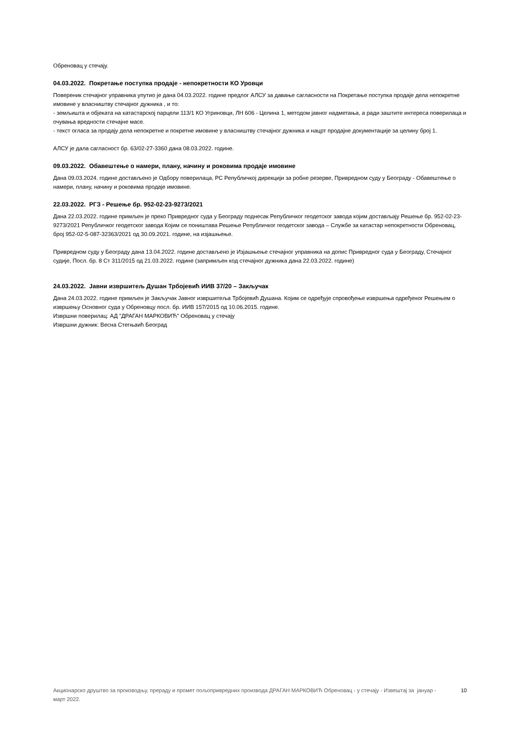Обреновац у стечају.
04.03.2022. Покретање поступка продаје - непокретности КО Уровци
Повереник стечајног управника упутио је дана 04.03.2022. године предлог АЛСУ за давање сагласности на Покретање поступка продаје дела непокретне имовине у власништву стечајног дужника , и то:
- земљишта и објеката на катастарској парцели 113/1 КО Угриновци, ЛН 606 - Целина 1, методом јавног надметања, а ради заштите интереса поверилаца и очувања вредности стечајне масе.
- текст огласа за продају дела непокретне и покретне имовине у власништву стечајног дужника и нацрт продајне документације за целину број 1.
АЛСУ је дала сагласност бр. 63/02-27-3360 дана 08.03.2022. године.
09.03.2022. Обавештење о намери, плану, начину и роковима продаје имовине
Дана 09.03.2024. године достављено је Одбору поверилаца, РС Републичкој дирекцији за робне резерве, Привредном суду у Београду - Обавештење о намери, плану, начину и роковима продаје имовине.
22.03.2022. РГЗ - Решење бр. 952-02-23-9273/2021
Дана 22.03.2022. године примљен је преко Привредног суда у Београду поднесак Републичког геодетског завода којим достављају Решење бр. 952-02-23-9273/2021 Републичког геодетског завода Којим се поништава Решење Републичког геодетског завода – Службе за катастар непокретности Обреновац, број 952-02-5-087-32363/2021 од 30.09.2021. године, на изјашњење.
Привредном суду у Београду дана 13.04.2022. године достављено је Изјашњење стечајног управника на допис Привредног суда у Београду, Стечајног судије, Посл. бр. 8 Ст 311/2015 од 21.03.2022. године (запримљен код стечајног дужника дана 22.03.2022. године)
24.03.2022. Јавни извршитељ Душан Трбојевић ИИВ 37/20 – Закључак
Дана 24.03.2022. године примљен је Закључак Јавног извршитеља Трбојевић Душана. Којим се одређује спровођење извршења одређеног Решењем о извршењу Основног суда у Обреновцу посл. бр. ИИВ 157/2015 од 10.06.2015. године.
Извршни поверилац: АД "ДРАГАН МАРКОВИЋ" Обреновац у стечају
Извршни дужник: Весна Стегњаић Београд
Акционарско друштво за производњу, прераду и промет пољопривредних производа ДРАГАН МАРКОВИЋ Обреновац - у стечају - Извештај за јануар - март 2022.
10